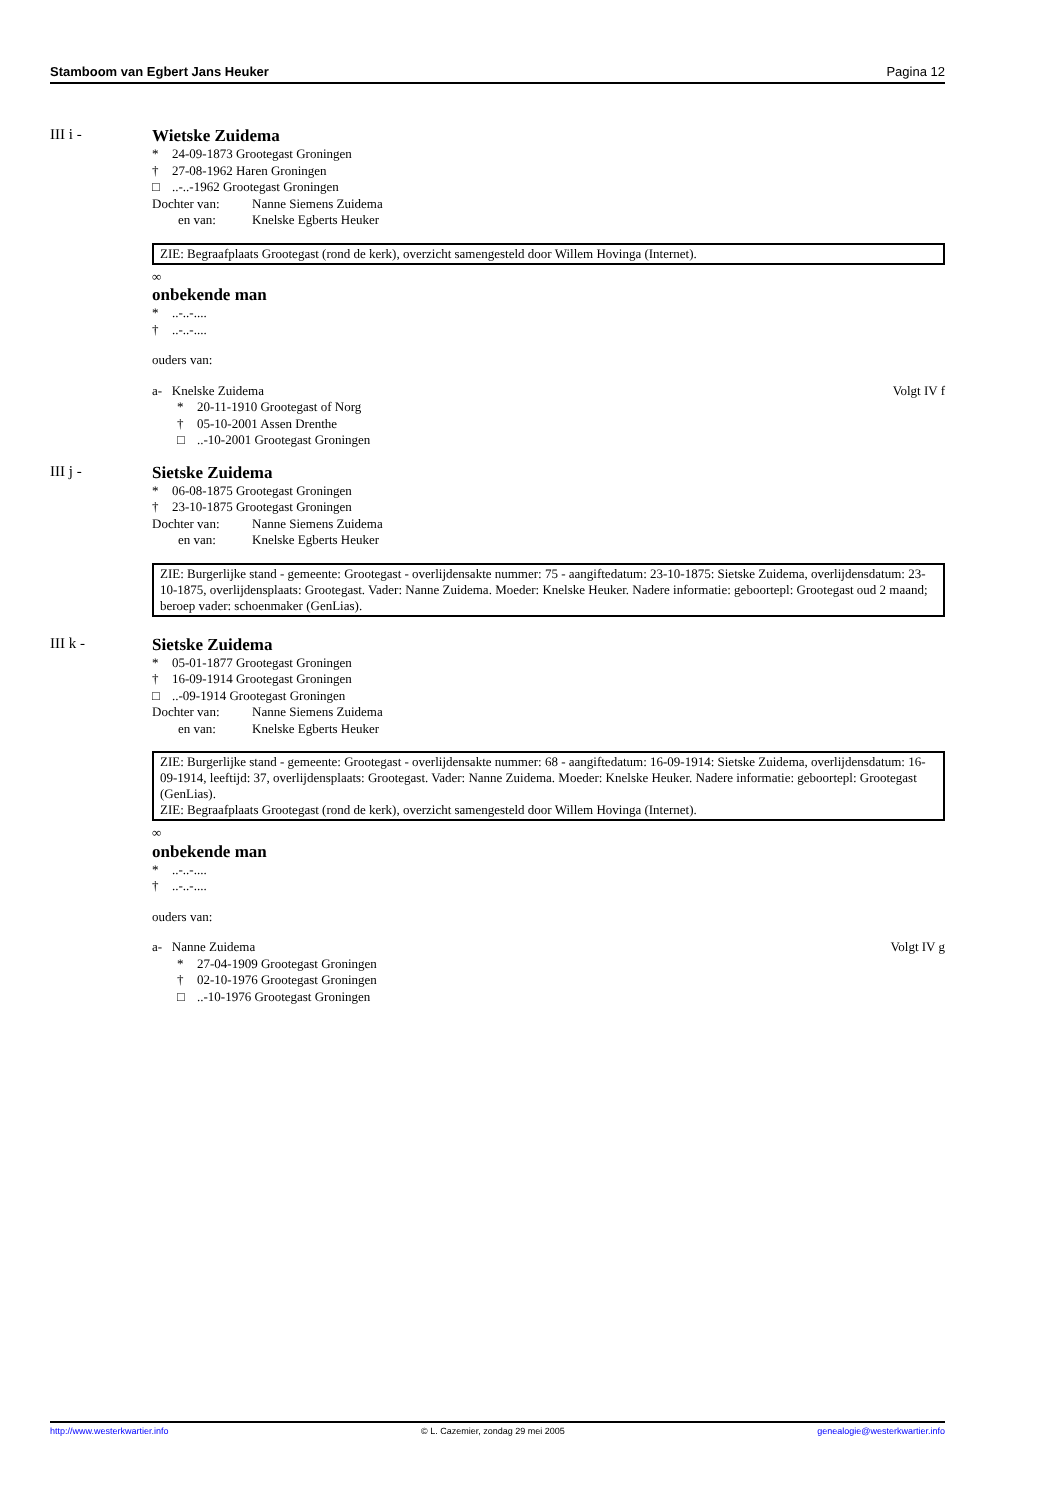Stamboom van Egbert Jans Heuker Pagina 12
III i - Wietske Zuidema
* 24-09-1873 Grootegast Groningen
† 27-08-1962 Haren Groningen
□..-..-1962 Grootegast Groningen
Dochter van: Nanne Siemens Zuidema
en van: Knelske Egberts Heuker
ZIE: Begraafplaats Grootegast (rond de kerk), overzicht samengesteld door Willem Hovinga (Internet).
∞
onbekende man
*..-..-....
†..-..-....
ouders van:
a- Knelske Zuidema Volgt IV f
* 20-11-1910 Grootegast of Norg
† 05-10-2001 Assen Drenthe
□..-10-2001 Grootegast Groningen
III j - Sietske Zuidema
* 06-08-1875 Grootegast Groningen
† 23-10-1875 Grootegast Groningen
Dochter van: Nanne Siemens Zuidema
en van: Knelske Egberts Heuker
ZIE: Burgerlijke stand - gemeente: Grootegast - overlijdensakte nummer: 75 - aangiftedatum: 23-10-1875: Sietske Zuidema, overlijdensdatum: 23-10-1875, overlijdensplaats: Grootegast. Vader: Nanne Zuidema. Moeder: Knelske Heuker. Nadere informatie: geboortepl: Grootegast oud 2 maand; beroep vader: schoenmaker (GenLias).
III k - Sietske Zuidema
* 05-01-1877 Grootegast Groningen
† 16-09-1914 Grootegast Groningen
□..-09-1914 Grootegast Groningen
Dochter van: Nanne Siemens Zuidema
en van: Knelske Egberts Heuker
ZIE: Burgerlijke stand - gemeente: Grootegast - overlijdensakte nummer: 68 - aangiftedatum: 16-09-1914: Sietske Zuidema, overlijdensdatum: 16-09-1914, leeftijd: 37, overlijdensplaats: Grootegast. Vader: Nanne Zuidema. Moeder: Knelske Heuker. Nadere informatie: geboortepl: Grootegast (GenLias).
ZIE: Begraafplaats Grootegast (rond de kerk), overzicht samengesteld door Willem Hovinga (Internet).
∞
onbekende man
*..-..-....
†..-..-....
ouders van:
a- Nanne Zuidema Volgt IV g
* 27-04-1909 Grootegast Groningen
† 02-10-1976 Grootegast Groningen
□..-10-1976 Grootegast Groningen
http://www.westerkwartier.info © L. Cazemier, zondag 29 mei 2005 genealogie@westerkwartier.info